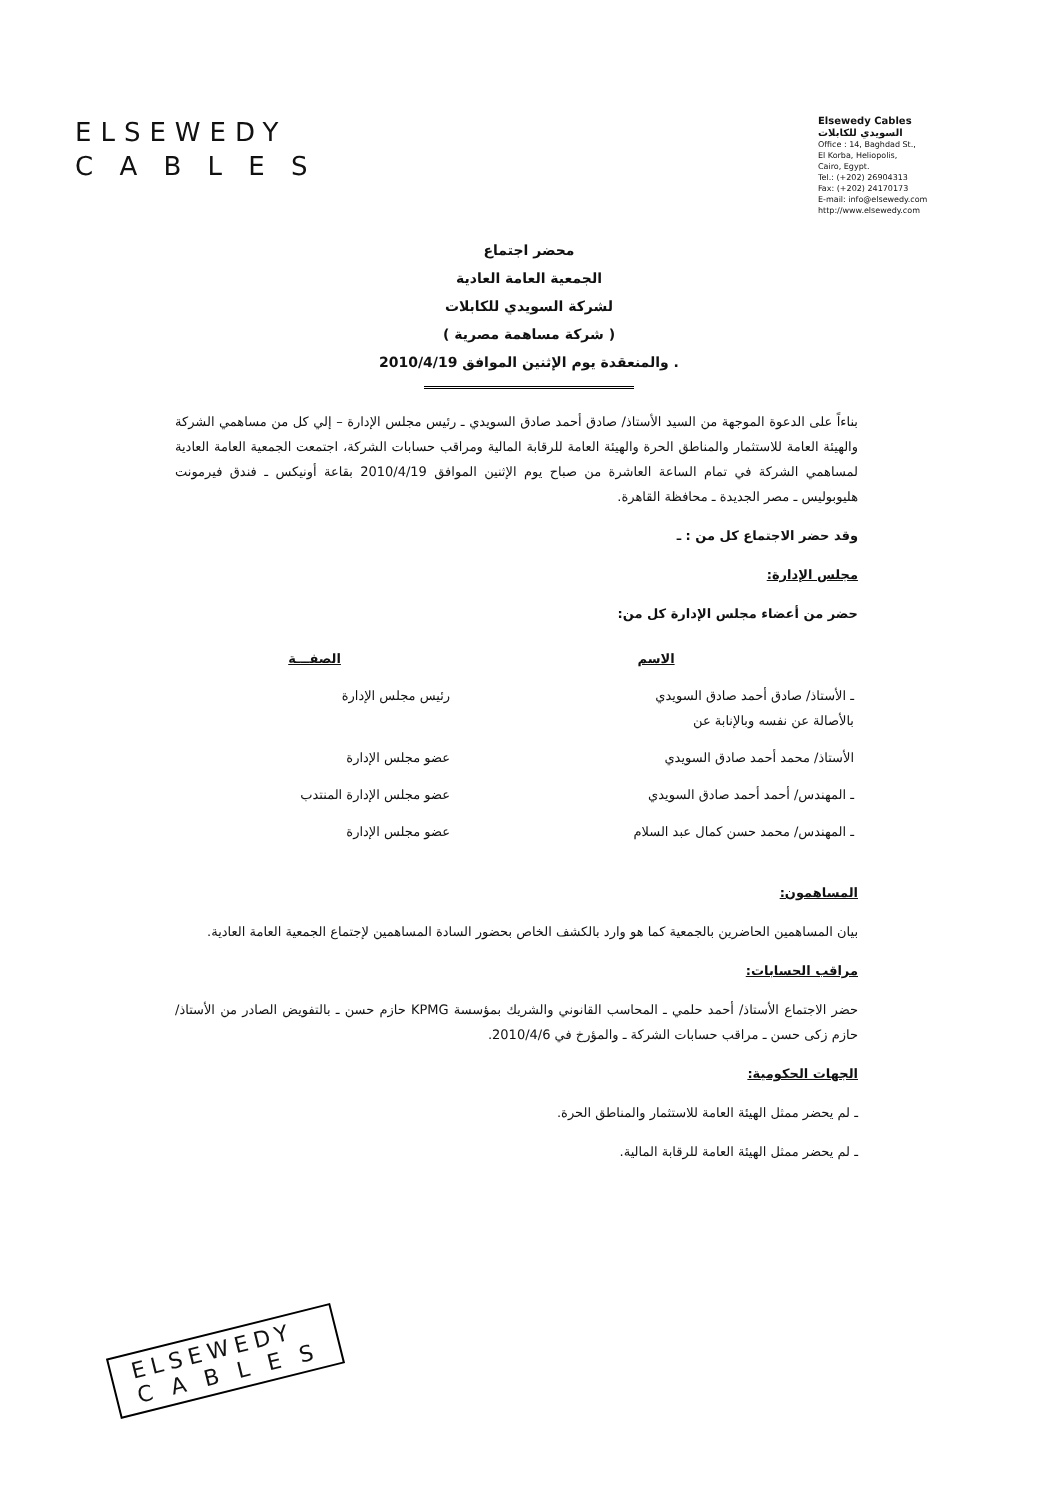ELSEWEDY
C A B L E S
Elsewedy Cables
السويدي للكابلات
Office : 14, Baghdad St.,
El Korba, Heliopolis,
Cairo, Egypt.
Tel.: (+202) 26904313
Fax: (+202) 24170173
E-mail: info@elsewedy.com
http://www.elsewedy.com
محضر اجتماع
الجمعية العامة العادية
لشركة السويدي للكابلات
( شركة مساهمة مصرية )
والمنعقدة يوم الإثنين الموافق 2010/4/19 .
بناءاً على الدعوة الموجهة من السيد الأستاذ/ صادق أحمد صادق السويدي ـ رئيس مجلس الإدارة – إلي كل من مساهمي الشركة والهيئة العامة للاستثمار والمناطق الحرة والهيئة العامة للرقابة المالية ومراقب حسابات الشركة، اجتمعت الجمعية العامة العادية لمساهمي الشركة في تمام الساعة العاشرة من صباح يوم الإثنين الموافق 2010/4/19 بقاعة أونيكس ـ فندق فيرمونت هليوبوليس ـ مصر الجديدة ـ محافظة القاهرة.
وقد حضر الاجتماع كل من : ـ
مجلس الإدارة:
حضر من أعضاء مجلس الإدارة كل من:
| الاسم | الصفـــة |
| --- | --- |
| ـ الأستاذ/ صادق أحمد صادق السويدي بالأصالة عن نفسه وبالإنابة عن | رئيس مجلس الإدارة |
| الأستاذ/ محمد أحمد صادق السويدي | عضو مجلس الإدارة |
| ـ المهندس/ أحمد أحمد صادق السويدي | عضو مجلس الإدارة المنتدب |
| ـ المهندس/ محمد حسن كمال عبد السلام | عضو مجلس الإدارة |
المساهمون:
بيان المساهمين الحاضرين بالجمعية كما هو وارد بالكشف الخاص بحضور السادة المساهمين لإجتماع الجمعية العامة العادية.
مراقب الحسابات:
حضر الاجتماع الأستاذ/ أحمد حلمي ـ المحاسب القانوني والشريك بمؤسسة KPMG حازم حسن ـ بالتفويض الصادر من الأستاذ/ حازم زكى حسن ـ مراقب حسابات الشركة ـ والمؤرخ في 2010/4/6.
الجهات الحكومية:
ـ لم يحضر ممثل الهيئة العامة للاستثمار والمناطق الحرة.
ـ لم يحضر ممثل الهيئة العامة للرقابة المالية.
ELSEWEDY
C A B L E S